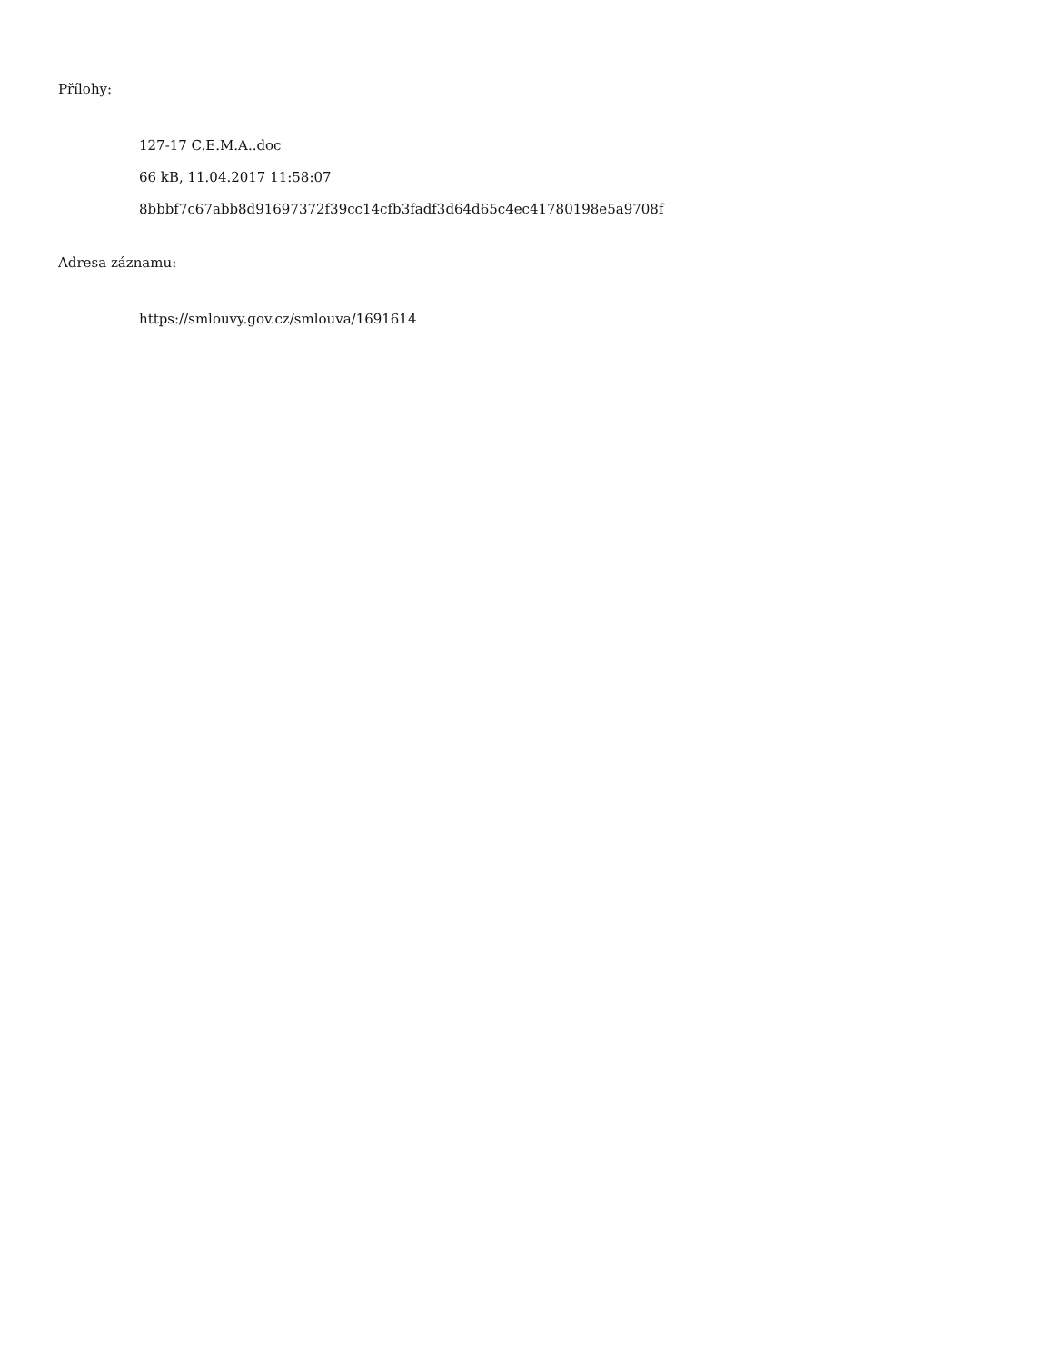Přílohy:
127-17 C.E.M.A..doc
66 kB, 11.04.2017 11:58:07
8bbbf7c67abb8d91697372f39cc14cfb3fadf3d64d65c4ec41780198e5a9708f
Adresa záznamu:
https://smlouvy.gov.cz/smlouva/1691614